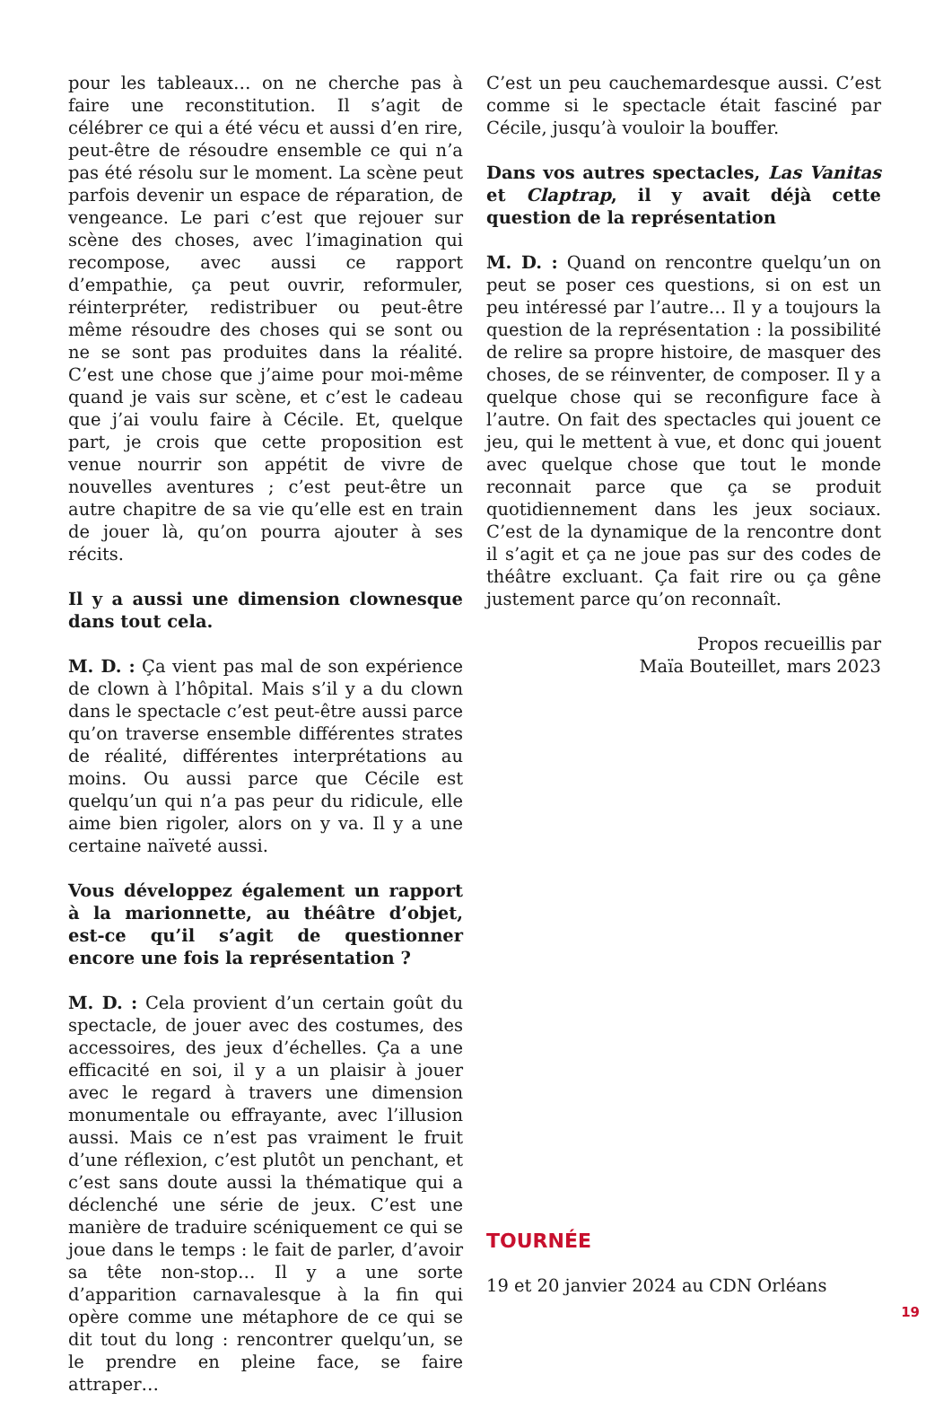pour les tableaux… on ne cherche pas à faire une reconstitution. Il s’agit de célébrer ce qui a été vécu et aussi d’en rire, peut-être de résoudre ensemble ce qui n’a pas été résolu sur le moment. La scène peut parfois devenir un espace de réparation, de vengeance. Le pari c’est que rejouer sur scène des choses, avec l’imagination qui recompose, avec aussi ce rapport d’empathie, ça peut ouvrir, reformuler, réinterpréter, redistribuer ou peut-être même résoudre des choses qui se sont ou ne se sont pas produites dans la réalité. C’est une chose que j’aime pour moi-même quand je vais sur scène, et c’est le cadeau que j’ai voulu faire à Cécile. Et, quelque part, je crois que cette proposition est venue nourrir son appétit de vivre de nouvelles aventures ; c’est peut-être un autre chapitre de sa vie qu’elle est en train de jouer là, qu’on pourra ajouter à ses récits.
Il y a aussi une dimension clownesque dans tout cela.
M. D. : Ça vient pas mal de son expérience de clown à l’hôpital. Mais s’il y a du clown dans le spectacle c’est peut-être aussi parce qu’on traverse ensemble différentes strates de réalité, différentes interprétations au moins. Ou aussi parce que Cécile est quelqu’un qui n’a pas peur du ridicule, elle aime bien rigoler, alors on y va. Il y a une certaine naïveté aussi.
Vous développez également un rapport à la marionnette, au théâtre d’objet, est-ce qu’il s’agit de questionner encore une fois la représentation ?
M. D. : Cela provient d’un certain goût du spectacle, de jouer avec des costumes, des accessoires, des jeux d’échelles. Ça a une efficacité en soi, il y a un plaisir à jouer avec le regard à travers une dimension monumentale ou effrayante, avec l’illusion aussi. Mais ce n’est pas vraiment le fruit d’une réflexion, c’est plutôt un penchant, et c’est sans doute aussi la thématique qui a déclenché une série de jeux. C’est une manière de traduire scéniquement ce qui se joue dans le temps : le fait de parler, d’avoir sa tête non-stop… Il y a une sorte d’apparition carnavalesque à la fin qui opère comme une métaphore de ce qui se dit tout du long : rencontrer quelqu’un, se le prendre en pleine face, se faire attraper…
C’est un peu cauchemardesque aussi. C’est comme si le spectacle était fasciné par Cécile, jusqu’à vouloir la bouffer.
Dans vos autres spectacles, Las Vanitas et Claptrap, il y avait déjà cette question de la représentation
M. D. : Quand on rencontre quelqu’un on peut se poser ces questions, si on est un peu intéressé par l’autre… Il y a toujours la question de la représentation : la possibilité de relire sa propre histoire, de masquer des choses, de se réinventer, de composer. Il y a quelque chose qui se reconfigure face à l’autre. On fait des spectacles qui jouent ce jeu, qui le mettent à vue, et donc qui jouent avec quelque chose que tout le monde reconnait parce que ça se produit quotidiennement dans les jeux sociaux. C’est de la dynamique de la rencontre dont il s’agit et ça ne joue pas sur des codes de théâtre excluant. Ça fait rire ou ça gêne justement parce qu’on reconnaît.
Propos recueillis par
Maïa Bouteillet, mars 2023
TOURNÉE
19 et 20 janvier 2024 au CDN Orléans
19